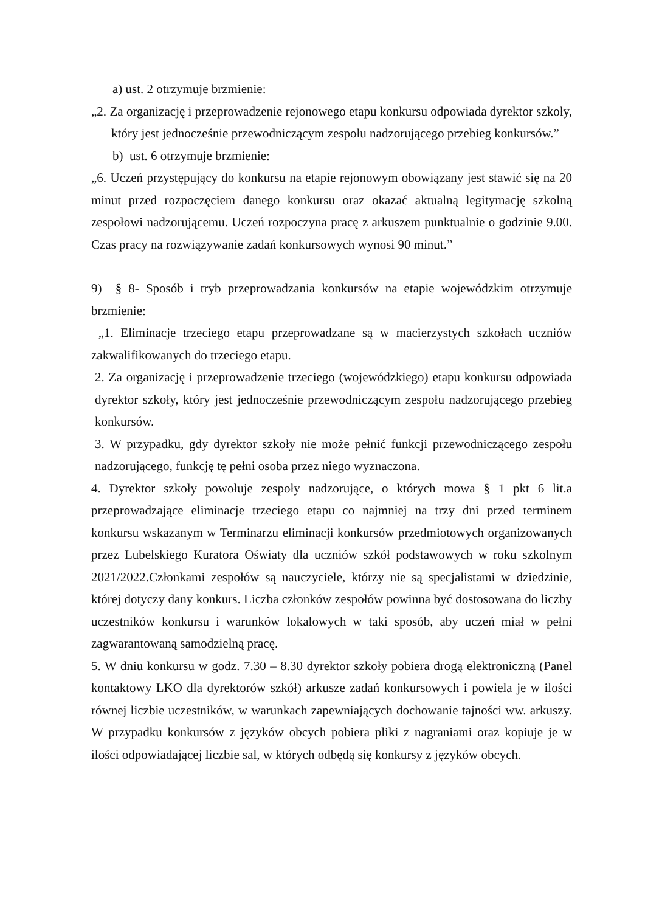a) ust. 2 otrzymuje brzmienie:
„2. Za organizację i przeprowadzenie rejonowego etapu konkursu odpowiada dyrektor szkoły, który jest jednocześnie przewodniczącym zespołu nadzorującego przebieg konkursów.”
b) ust. 6 otrzymuje brzmienie:
„6. Uczeń przystępujący do konkursu na etapie rejonowym obowiązany jest stawić się na 20 minut przed rozpoczęciem danego konkursu oraz okazać aktualną legitymację szkolną zespołowi nadzorującemu. Uczeń rozpoczyna pracę z arkuszem punktualnie o godzinie 9.00. Czas pracy na rozwiązywanie zadań konkursowych wynosi 90 minut.”
9) § 8- Sposób i tryb przeprowadzania konkursów na etapie wojewódzkim otrzymuje brzmienie:
„1. Eliminacje trzeciego etapu przeprowadzane są w macierzystych szkołach uczniów zakwalifikowanych do trzeciego etapu.
2. Za organizację i przeprowadzenie trzeciego (wojewódzkiego) etapu konkursu odpowiada dyrektor szkoły, który jest jednocześnie przewodniczącym zespołu nadzorującego przebieg konkursów.
3. W przypadku, gdy dyrektor szkoły nie może pełnić funkcji przewodniczącego zespołu nadzorującego, funkcję tę pełni osoba przez niego wyznaczona.
4. Dyrektor szkoły powołuje zespoły nadzorujące, o których mowa § 1 pkt 6 lit.a przeprowadzające eliminacje trzeciego etapu co najmniej na trzy dni przed terminem konkursu wskazanym w Terminarzu eliminacji konkursów przedmiotowych organizowanych przez Lubelskiego Kuratora Oświaty dla uczniów szkół podstawowych w roku szkolnym 2021/2022.Członkami zespołów są nauczyciele, którzy nie są specjalistami w dziedzinie, której dotyczy dany konkurs. Liczba członków zespołów powinna być dostosowana do liczby uczestników konkursu i warunków lokalowych w taki sposób, aby uczeń miał w pełni zagwarantowaną samodzielną pracę.
5. W dniu konkursu w godz. 7.30 – 8.30 dyrektor szkoły pobiera drogą elektroniczną (Panel kontaktowy LKO dla dyrektorów szkół) arkusze zadań konkursowych i powiela je w ilości równej liczbie uczestników, w warunkach zapewniających dochowanie tajności ww. arkuszy. W przypadku konkursów z języków obcych pobiera pliki z nagraniami oraz kopiuje je w ilości odpowiadającej liczbie sal, w których odbędą się konkursy z języków obcych.